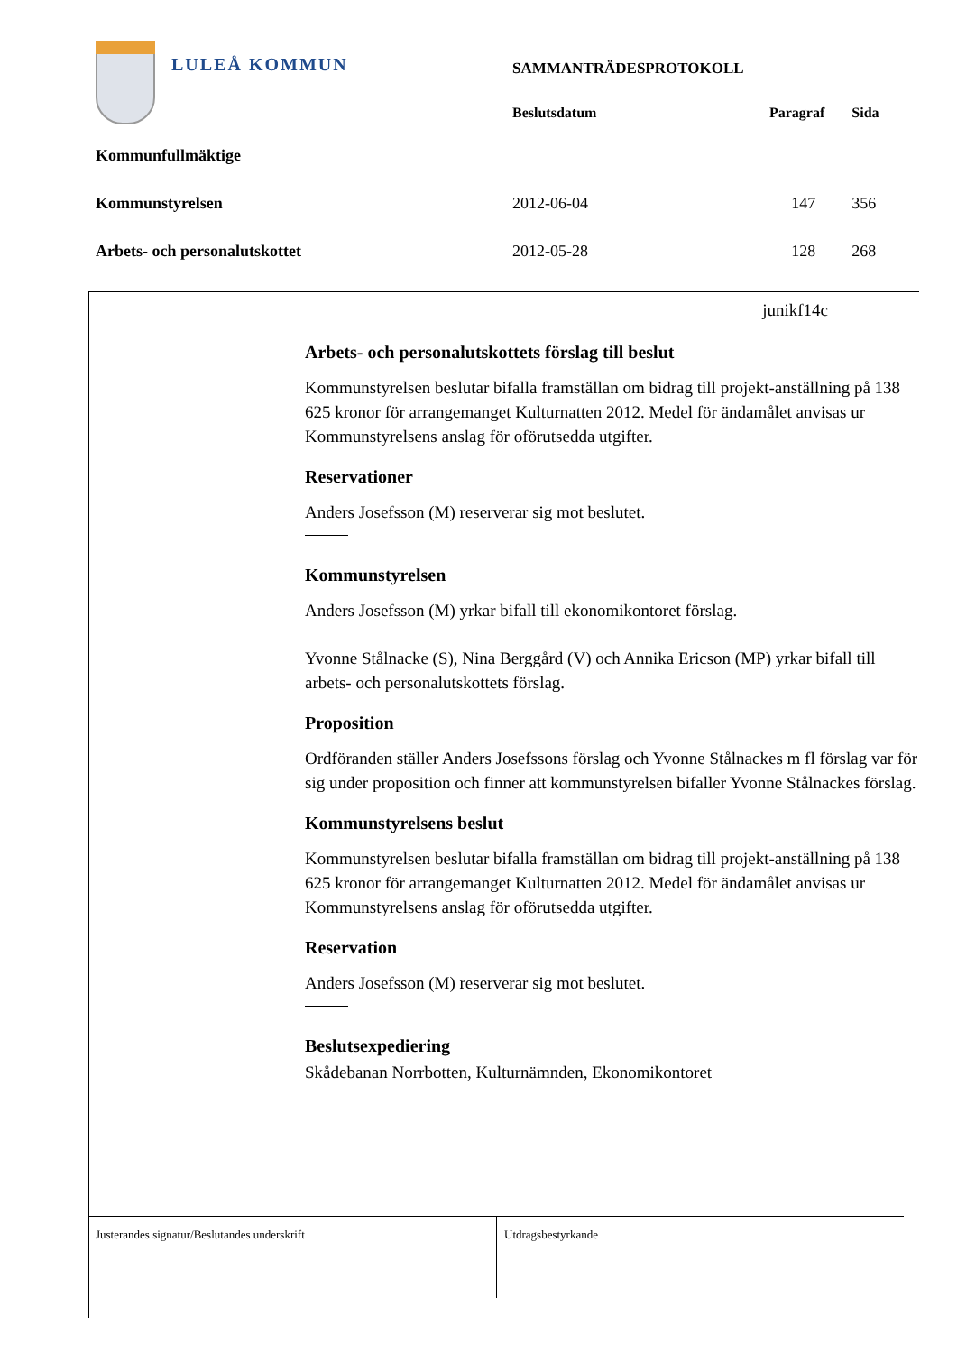LULEÅ KOMMUN
| | SAMMANTRÄDESPROTOKOLL | | |
| | Beslutsdatum | Paragraf | Sida |
| Kommunfullmäktige | | | |
| Kommunstyrelsen | 2012-06-04 | 147 | 356 |
| Arbets- och personalutskottet | 2012-05-28 | 128 | 268 |
junikf14c
Arbets- och personalutskottets förslag till beslut
Kommunstyrelsen beslutar bifalla framställan om bidrag till projekt-anställning på 138 625 kronor för arrangemanget Kulturnatten 2012. Medel för ändamålet anvisas ur Kommunstyrelsens anslag för oförutsedda utgifter.
Reservationer
Anders Josefsson (M) reserverar sig mot beslutet.
Kommunstyrelsen
Anders Josefsson (M) yrkar bifall till ekonomikontoret förslag.
Yvonne Stålnacke (S), Nina Berggård (V) och Annika Ericson (MP) yrkar bifall till arbets- och personalutskottets förslag.
Proposition
Ordföranden ställer Anders Josefssons förslag och Yvonne Stålnackes m fl förslag var för sig under proposition och finner att kommunstyrelsen bifaller Yvonne Stålnackes förslag.
Kommunstyrelsens beslut
Kommunstyrelsen beslutar bifalla framställan om bidrag till projekt-anställning på 138 625 kronor för arrangemanget Kulturnatten 2012. Medel för ändamålet anvisas ur Kommunstyrelsens anslag för oförutsedda utgifter.
Reservation
Anders Josefsson (M) reserverar sig mot beslutet.
Beslutsexpediering
Skådebanan Norrbotten, Kulturnämnden, Ekonomikontoret
Justerandes signatur/Beslutandes underskrift Utdragsbestyrkande